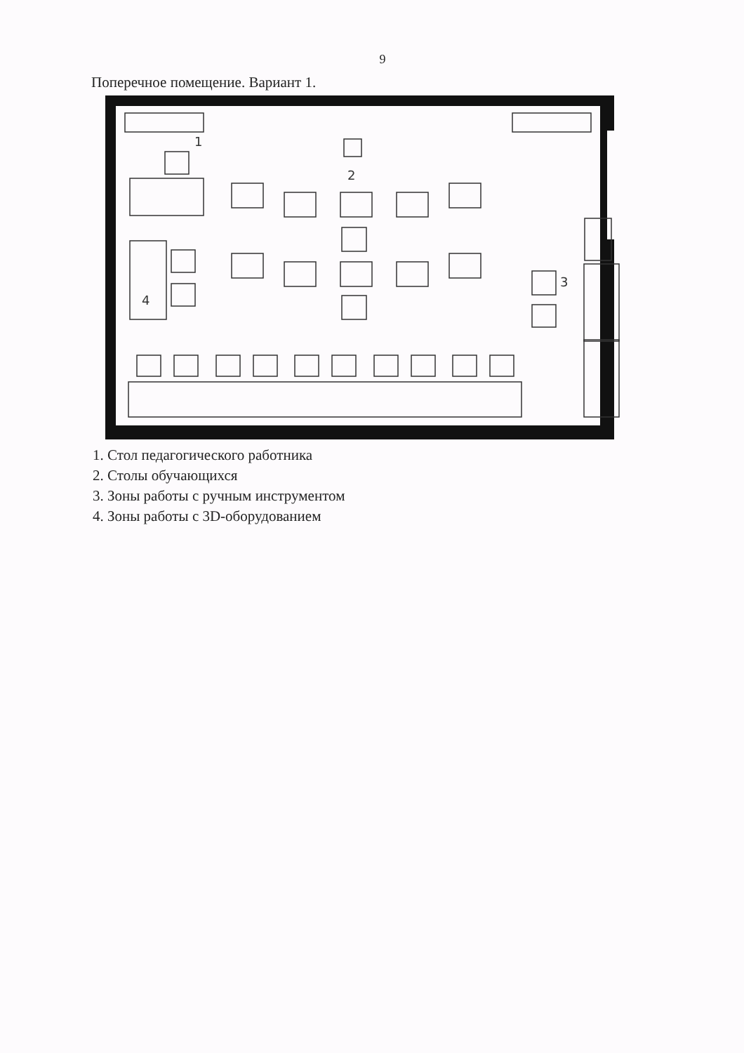9
Поперечное помещение. Вариант 1.
1
2
3
4
1. Стол педагогического работника
2. Столы обучающихся
3. Зоны работы с ручным инструментом
4. Зоны работы с 3D-оборудованием